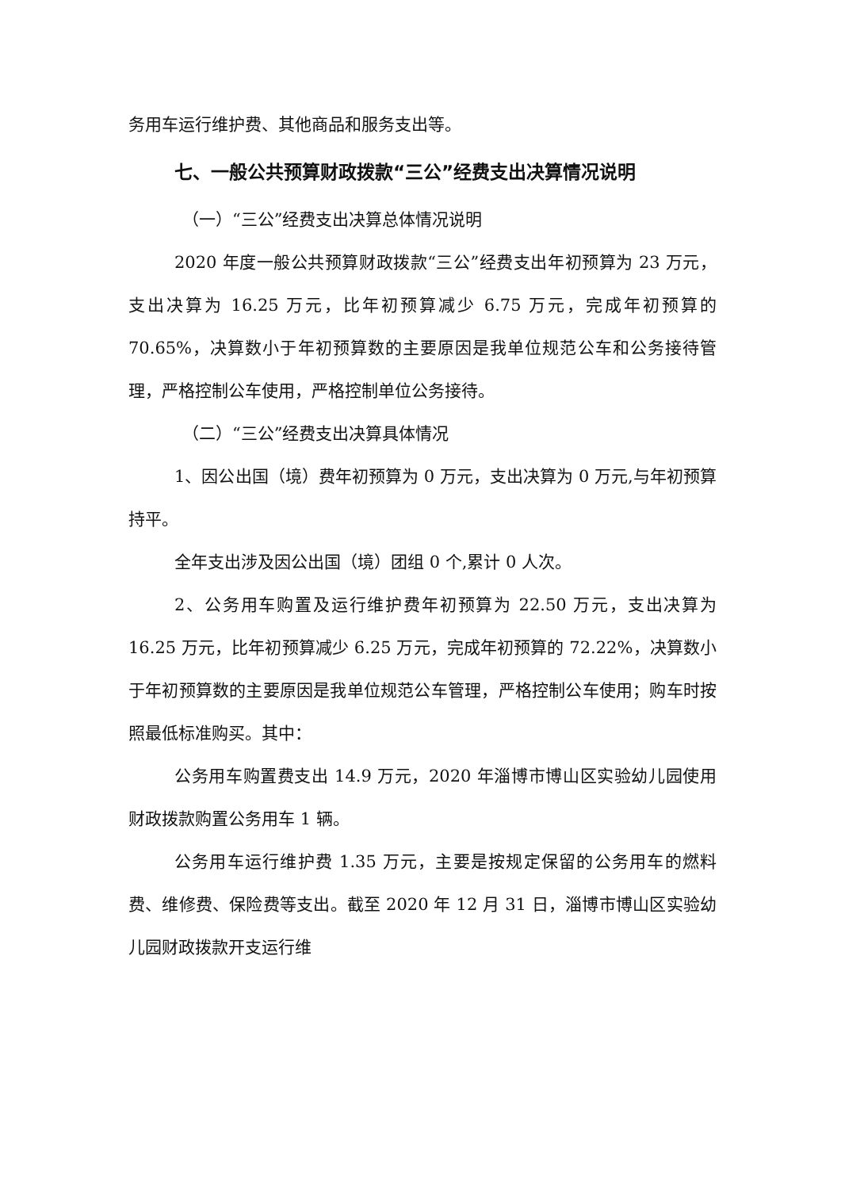务用车运行维护费、其他商品和服务支出等。
七、一般公共预算财政拨款“三公”经费支出决算情况说明
（一）“三公”经费支出决算总体情况说明
2020 年度一般公共预算财政拨款“三公”经费支出年初预算为 23 万元，支出决算为 16.25 万元，比年初预算减少 6.75 万元，完成年初预算的 70.65%，决算数小于年初预算数的主要原因是我单位规范公车和公务接待管理，严格控制公车使用，严格控制单位公务接待。
（二）“三公”经费支出决算具体情况
1、因公出国（境）费年初预算为 0 万元，支出决算为 0 万元,与年初预算持平。
全年支出涉及因公出国（境）团组 0 个,累计 0 人次。
2、公务用车购置及运行维护费年初预算为 22.50 万元，支出决算为 16.25 万元，比年初预算减少 6.25 万元，完成年初预算的 72.22%，决算数小于年初预算数的主要原因是我单位规范公车管理，严格控制公车使用；购车时按照最低标准购买。其中：
公务用车购置费支出 14.9 万元，2020 年淄博市博山区实验幼儿园使用财政拨款购置公务用车 1 辆。
公务用车运行维护费 1.35 万元，主要是按规定保留的公务用车的燃料费、维修费、保险费等支出。截至 2020 年 12 月 31 日，淄博市博山区实验幼儿园财政拨款开支运行维